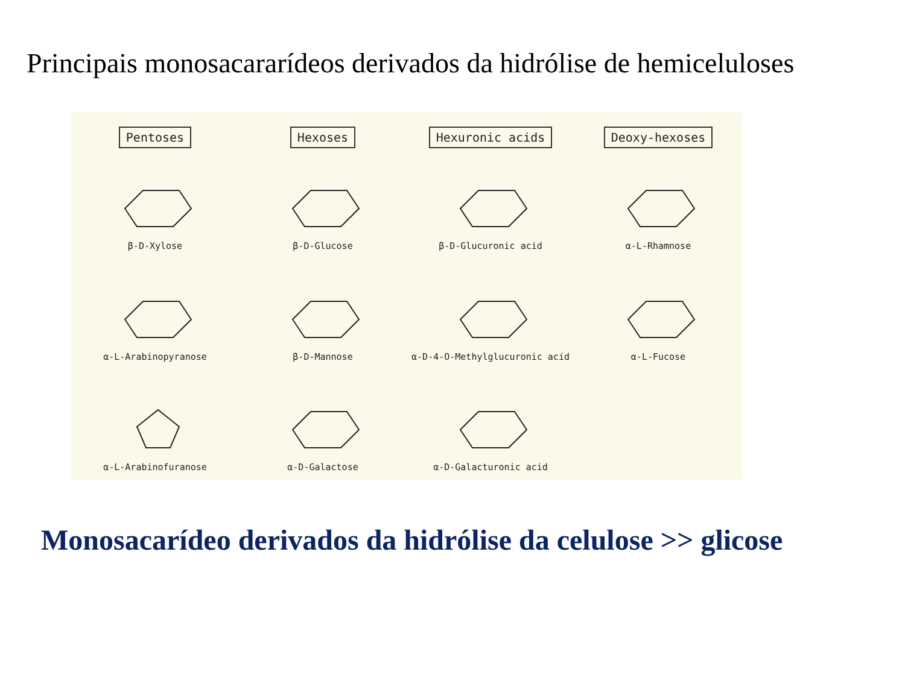Principais monosacararídeos derivados da hidrólise de hemiceluloses
Pentoses
Hexoses
Hexuronic acids
Deoxy-hexoses
β-D-Xylose
β-D-Glucose
β-D-Glucuronic acid
α-L-Rhamnose
α-L-Arabinopyranose
β-D-Mannose
α-D-4-O-Methylglucuronic acid
α-L-Fucose
α-L-Arabinofuranose
α-D-Galactose
α-D-Galacturonic acid
Monosacarídeo derivados da hidrólise da celulose >> glicose